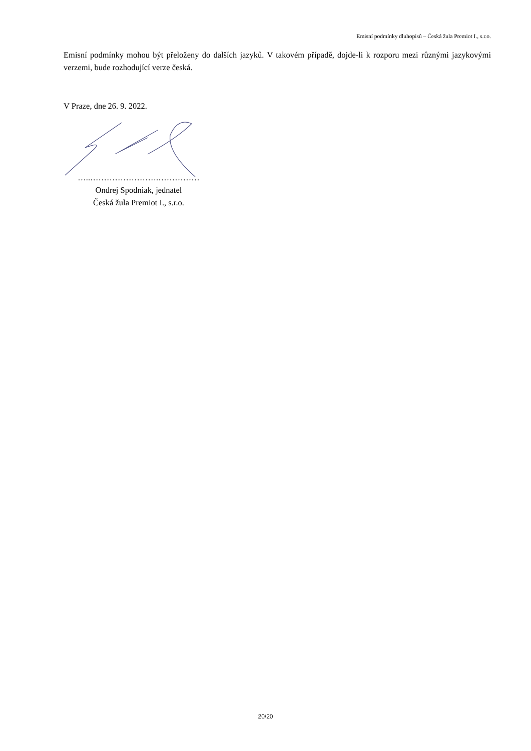Emisní podmínky dluhopisů – Česká žula Premiot I., s.r.o.
Emisní podmínky mohou být přeloženy do dalších jazyků. V takovém případě, dojde-li k rozporu mezi různými jazykovými verzemi, bude rozhodující verze česká.
V Praze, dne 26. 9. 2022.
…..…………………….……………
Ondrej Spodniak, jednatel
Česká žula Premiot I., s.r.o.
20/20